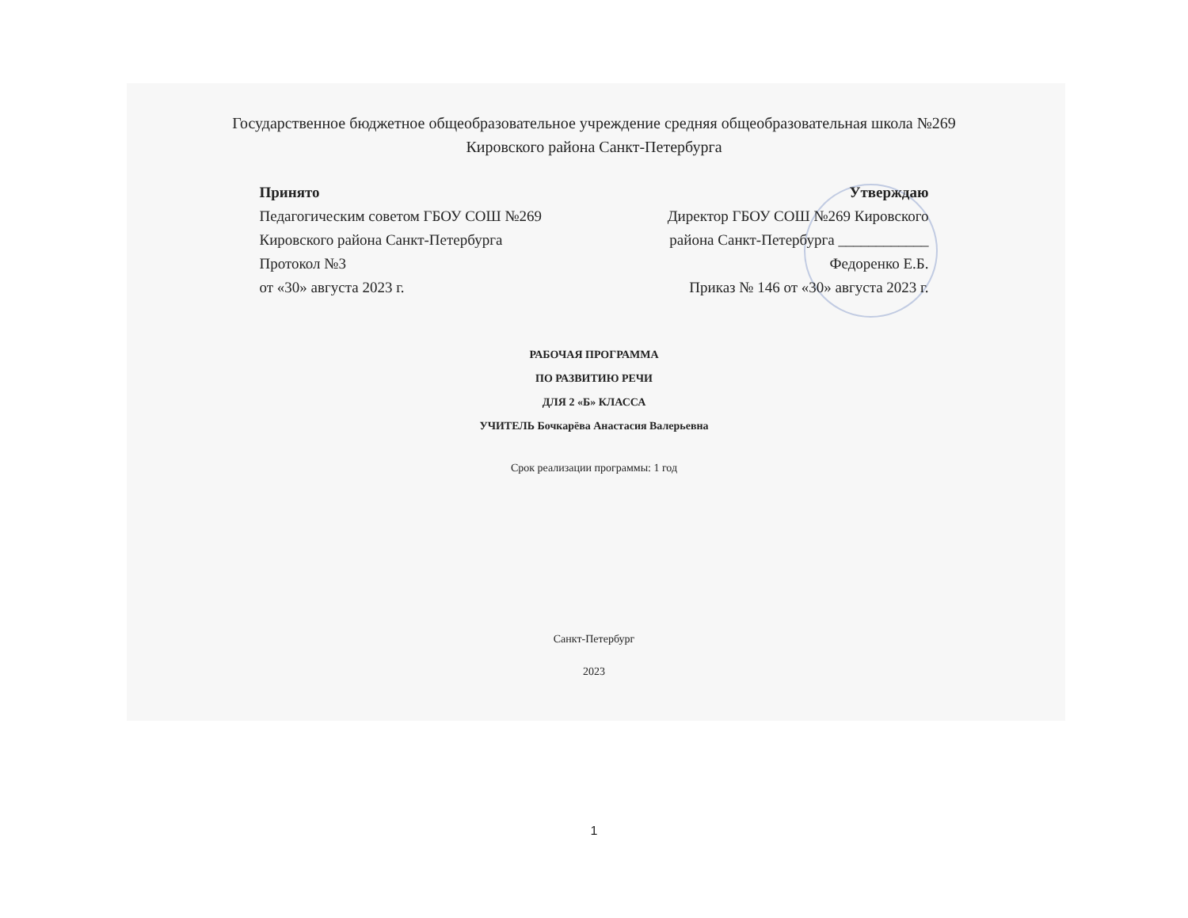Государственное бюджетное общеобразовательное учреждение средняя общеобразовательная школа №269
Кировского района Санкт-Петербурга
Принято
Педагогическим советом ГБОУ СОШ №269
Кировского района Санкт-Петербурга
Протокол №3
от «30» августа 2023 г.
Утверждаю
Директор ГБОУ СОШ №269 Кировского
района Санкт-Петербурга ____________
Федоренко Е.Б.
Приказ № 146 от «30» августа 2023 г.
РАБОЧАЯ ПРОГРАММА
ПО РАЗВИТИЮ РЕЧИ
ДЛЯ 2 «Б» КЛАССА
УЧИТЕЛЬ Бочкарёва Анастасия Валерьевна
Срок реализации программы: 1 год
Санкт-Петербург
2023
1